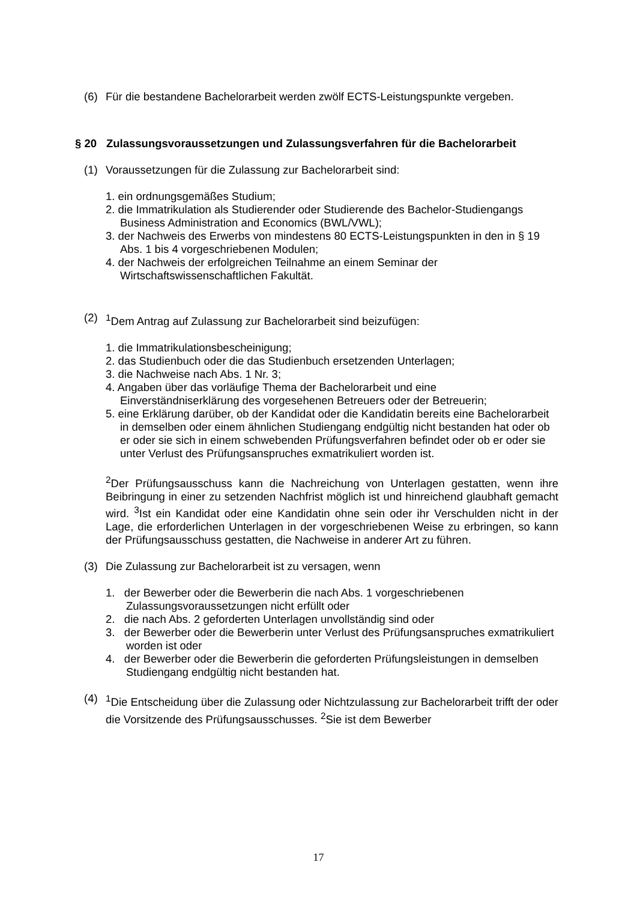(6) Für die bestandene Bachelorarbeit werden zwölf ECTS-Leistungspunkte vergeben.
§ 20 Zulassungsvoraussetzungen und Zulassungsverfahren für die Bachelorarbeit
(1) Voraussetzungen für die Zulassung zur Bachelorarbeit sind:
1. ein ordnungsgemäßes Studium;
2. die Immatrikulation als Studierender oder Studierende des Bachelor-Studiengangs Business Administration and Economics (BWL/VWL);
3. der Nachweis des Erwerbs von mindestens 80 ECTS-Leistungspunkten in den in § 19 Abs. 1 bis 4 vorgeschriebenen Modulen;
4. der Nachweis der erfolgreichen Teilnahme an einem Seminar der Wirtschaftswissenschaftlichen Fakultät.
(2) <sup>1</sup>Dem Antrag auf Zulassung zur Bachelorarbeit sind beizufügen:
1. die Immatrikulationsbescheinigung;
2. das Studienbuch oder die das Studienbuch ersetzenden Unterlagen;
3. die Nachweise nach Abs. 1 Nr. 3;
4. Angaben über das vorläufige Thema der Bachelorarbeit und eine Einverständniserklärung des vorgesehenen Betreuers oder der Betreuerin;
5. eine Erklärung darüber, ob der Kandidat oder die Kandidatin bereits eine Bachelorarbeit in demselben oder einem ähnlichen Studiengang endgültig nicht bestanden hat oder ob er oder sie sich in einem schwebenden Prüfungsverfahren befindet oder ob er oder sie unter Verlust des Prüfungsanspruches exmatrikuliert worden ist.
<sup>2</sup> Der Prüfungsausschuss kann die Nachreichung von Unterlagen gestatten, wenn ihre Beibringung in einer zu setzenden Nachfrist möglich ist und hinreichend glaubhaft gemacht wird. <sup>3</sup>Ist ein Kandidat oder eine Kandidatin ohne sein oder ihr Verschulden nicht in der Lage, die erforderlichen Unterlagen in der vorgeschriebenen Weise zu erbringen, so kann der Prüfungsausschuss gestatten, die Nachweise in anderer Art zu führen.
(3) Die Zulassung zur Bachelorarbeit ist zu versagen, wenn
1. der Bewerber oder die Bewerberin die nach Abs. 1 vorgeschriebenen Zulassungsvoraussetzungen nicht erfüllt oder
2. die nach Abs. 2 geforderten Unterlagen unvollständig sind oder
3. der Bewerber oder die Bewerberin unter Verlust des Prüfungsanspruches exmatrikuliert worden ist oder
4. der Bewerber oder die Bewerberin die geforderten Prüfungsleistungen in demselben Studiengang endgültig nicht bestanden hat.
(4) <sup>1</sup>Die Entscheidung über die Zulassung oder Nichtzulassung zur Bachelorarbeit trifft der oder die Vorsitzende des Prüfungsausschusses. <sup>2</sup>Sie ist dem Bewerber
17